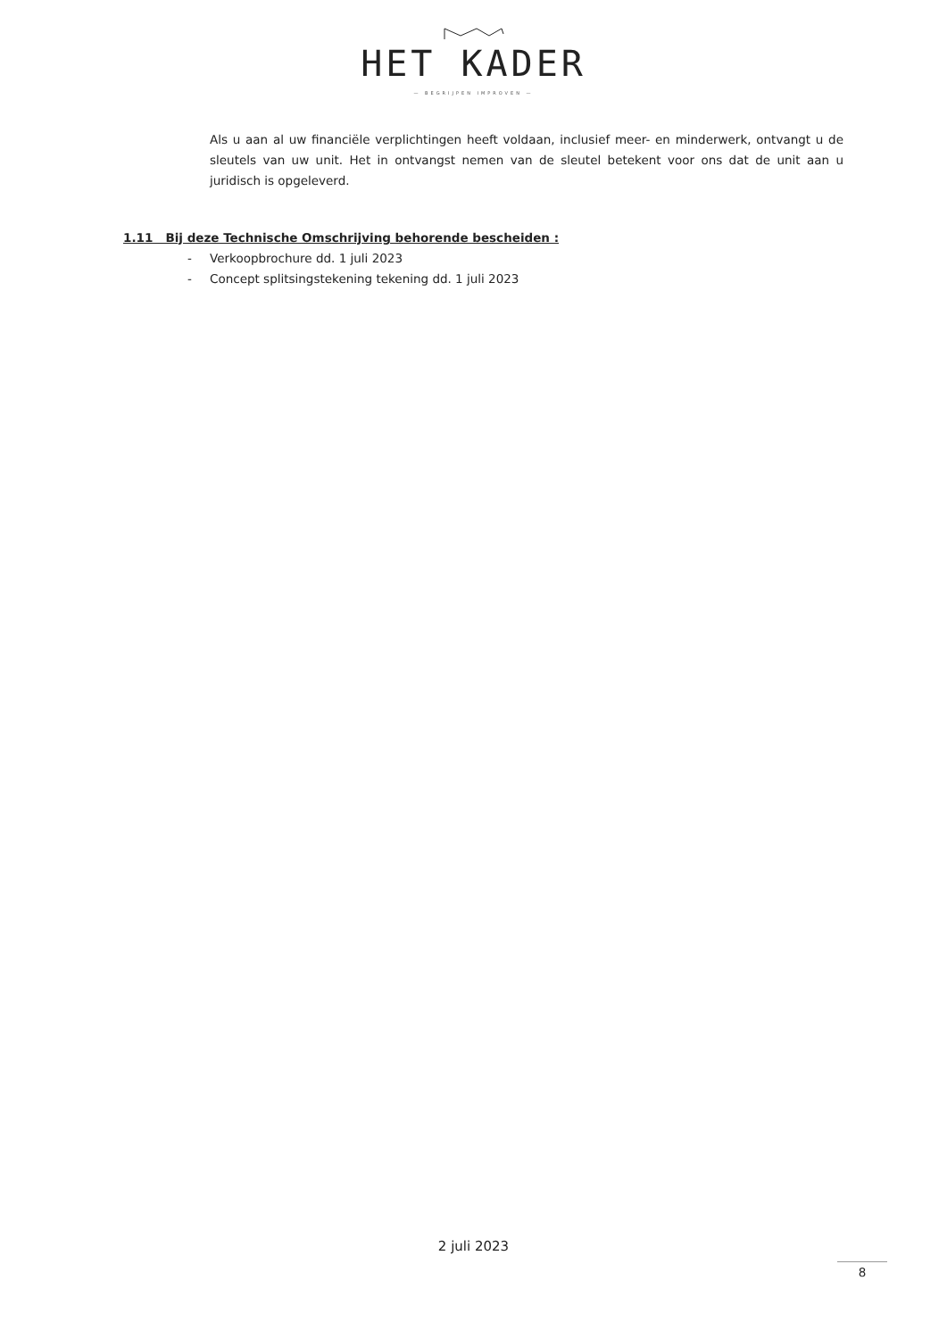HET KADER
— BEGRIJPEN IMPROVEN —
Als u aan al uw financiële verplichtingen heeft voldaan, inclusief meer- en minderwerk, ontvangt u de sleutels van uw unit. Het in ontvangst nemen van de sleutel betekent voor ons dat de unit aan u juridisch is opgeleverd.
1.11 Bij deze Technische Omschrijving behorende bescheiden :
- Verkoopbrochure dd. 1 juli 2023
- Concept splitsingstekening tekening dd. 1 juli 2023
2 juli 2023
8